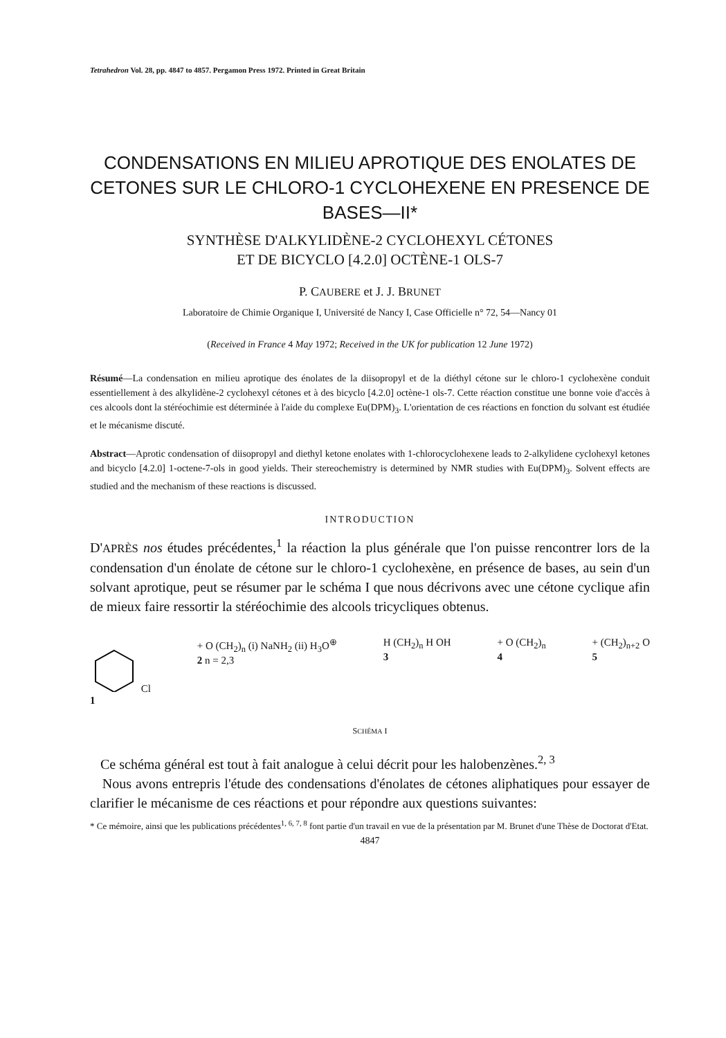Tetrahedron Vol. 28, pp. 4847 to 4857. Pergamon Press 1972. Printed in Great Britain
CONDENSATIONS EN MILIEU APROTIQUE DES ENOLATES DE CETONES SUR LE CHLORO-1 CYCLOHEXENE EN PRESENCE DE BASES—II*
SYNTHÈSE D'ALKYLIDÈNE-2 CYCLOHEXYL CÉTONES
ET DE BICYCLO [4.2.0] OCTÈNE-1 OLS-7
P. CAUBERE et J. J. BRUNET
Laboratoire de Chimie Organique I, Université de Nancy I, Case Officielle n° 72, 54—Nancy 01
(Received in France 4 May 1972; Received in the UK for publication 12 June 1972)
Résumé—La condensation en milieu aprotique des énolates de la diisopropyl et de la diéthyl cétone sur le chloro-1 cyclohexène conduit essentiellement à des alkylidène-2 cyclohexyl cétones et à des bicyclo [4.2.0] octène-1 ols-7. Cette réaction constitue une bonne voie d'accès à ces alcools dont la stéréochimie est déterminée à l'aide du complexe Eu(DPM)<sub>3</sub>. L'orientation de ces réactions en fonction du solvant est étudiée et le mécanisme discuté.
Abstract—Aprotic condensation of diisopropyl and diethyl ketone enolates with 1-chlorocyclohexene leads to 2-alkylidene cyclohexyl ketones and bicyclo [4.2.0] 1-octene-7-ols in good yields. Their stereochemistry is determined by NMR studies with Eu(DPM)<sub>3</sub>. Solvent effects are studied and the mechanism of these reactions is discussed.
INTRODUCTION
D'APRÈS nos études précédentes,<sup>1</sup> la réaction la plus générale que l'on puisse rencontrer lors de la condensation d'un énolate de cétone sur le chloro-1 cyclohexène, en présence de bases, au sein d'un solvant aprotique, peut se résumer par le schéma I que nous décrivons avec une cétone cyclique afin de mieux faire ressortir la stéréochimie des alcools tricycliques obtenus.
Cl
1
+ O (CH<sub>2</sub>)<sub>n</sub> (i) NaNH<sub>2</sub> (ii) H<sub>3</sub>O<sup>⊕</sup>
2 n = 2,3
H (CH<sub>2</sub>)<sub>n</sub> H OH
3
+ O (CH<sub>2</sub>)<sub>n</sub>
4
+ (CH<sub>2</sub>)<sub>n+2</sub> O
5
SCHÉMA I
Ce schéma général est tout à fait analogue à celui décrit pour les halobenzènes.<sup>2, 3</sup>
Nous avons entrepris l'étude des condensations d'énolates de cétones aliphatiques pour essayer de clarifier le mécanisme de ces réactions et pour répondre aux questions suivantes:
* Ce mémoire, ainsi que les publications précédentes<sup>1, 6, 7, 8</sup> font partie d'un travail en vue de la présentation par M. Brunet d'une Thèse de Doctorat d'Etat.
4847